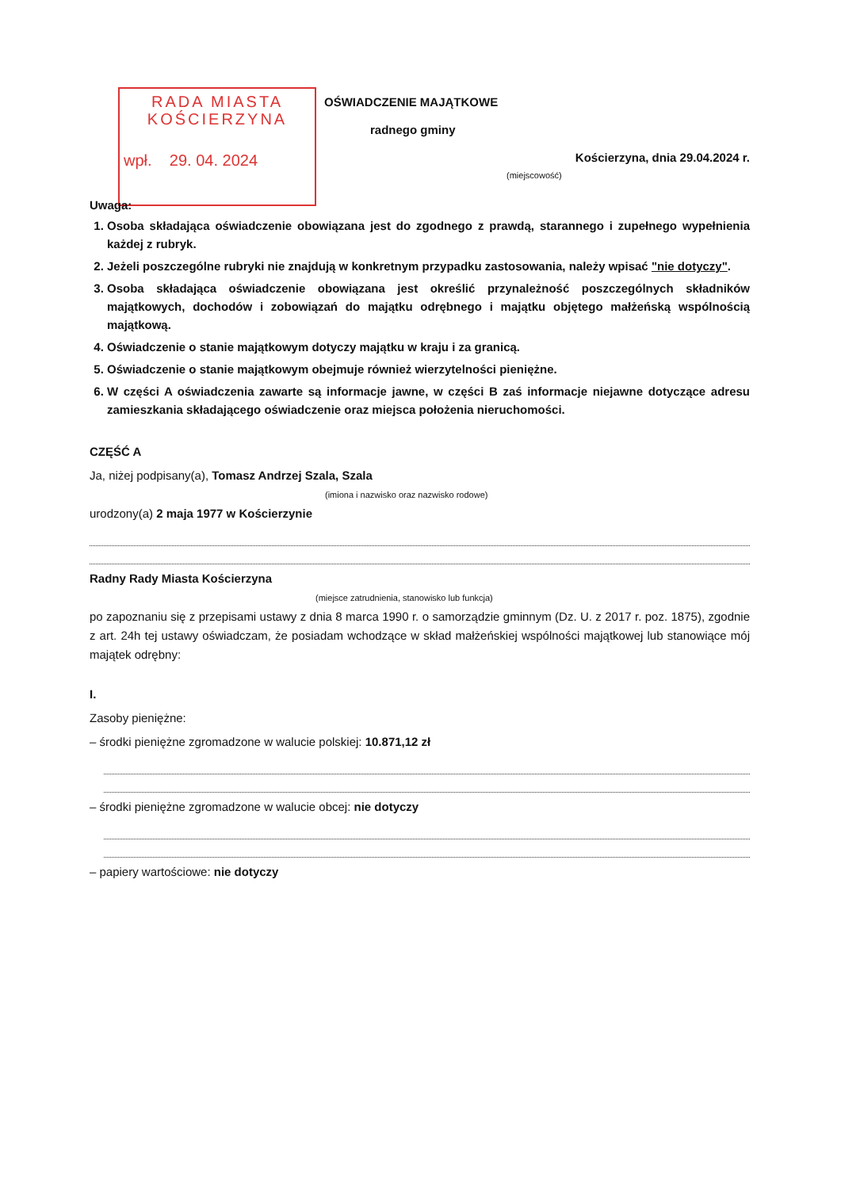RADA MIASTA
KOŚCIERZYNA
wpł. 29. 04. 2024
OŚWIADCZENIE MAJĄTKOWE
radnego gminy
Kościerzyna, dnia 29.04.2024 r.
(miejscowość)
Uwaga:
1. Osoba składająca oświadczenie obowiązana jest do zgodnego z prawdą, starannego i zupełnego wypełnienia każdej z rubryk.
2. Jeżeli poszczególne rubryki nie znajdują w konkretnym przypadku zastosowania, należy wpisać "nie dotyczy".
3. Osoba składająca oświadczenie obowiązana jest określić przynależność poszczególnych składników majątkowych, dochodów i zobowiązań do majątku odrębnego i majątku objętego małżeńską wspólnością majątkową.
4. Oświadczenie o stanie majątkowym dotyczy majątku w kraju i za granicą.
5. Oświadczenie o stanie majątkowym obejmuje również wierzytelności pieniężne.
6. W części A oświadczenia zawarte są informacje jawne, w części B zaś informacje niejawne dotyczące adresu zamieszkania składającego oświadczenie oraz miejsca położenia nieruchomości.
CZĘŚĆ A
Ja, niżej podpisany(a), Tomasz Andrzej Szala, Szala
(imiona i nazwisko oraz nazwisko rodowe)
urodzony(a) 2 maja 1977 w Kościerzynie
Radny Rady Miasta Kościerzyna
(miejsce zatrudnienia, stanowisko lub funkcja)
po zapoznaniu się z przepisami ustawy z dnia 8 marca 1990 r. o samorządzie gminnym (Dz. U. z 2017 r. poz. 1875), zgodnie z art. 24h tej ustawy oświadczam, że posiadam wchodzące w skład małżeńskiej wspólności majątkowej lub stanowiące mój majątek odrębny:
I.
Zasoby pieniężne:
– środki pieniężne zgromadzone w walucie polskiej: 10.871,12 zł
– środki pieniężne zgromadzone w walucie obcej: nie dotyczy
– papiery wartościowe: nie dotyczy